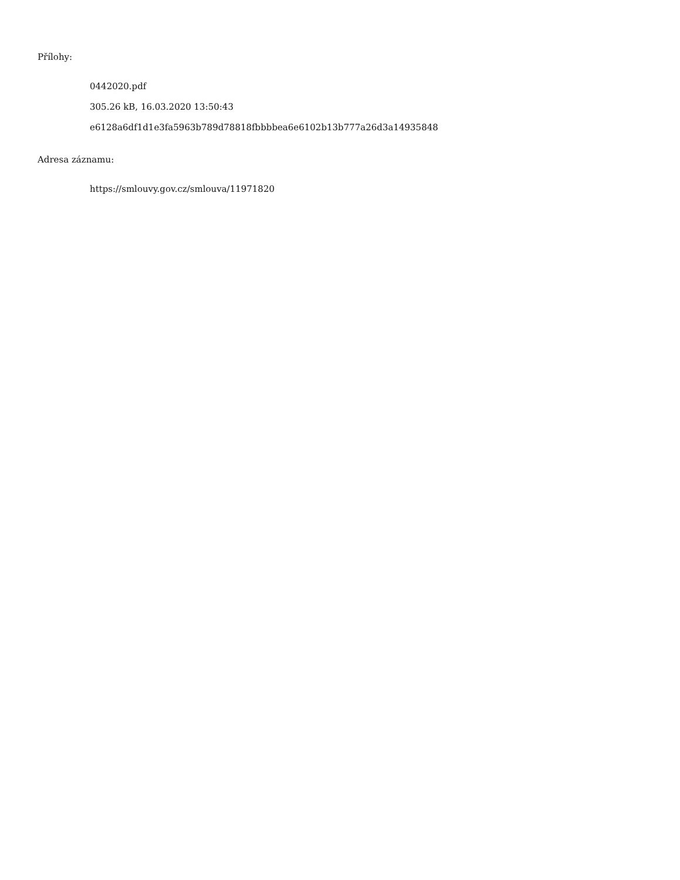Přílohy:
0442020.pdf
305.26 kB, 16.03.2020 13:50:43
e6128a6df1d1e3fa5963b789d78818fbbbbea6e6102b13b777a26d3a14935848
Adresa záznamu:
https://smlouvy.gov.cz/smlouva/11971820